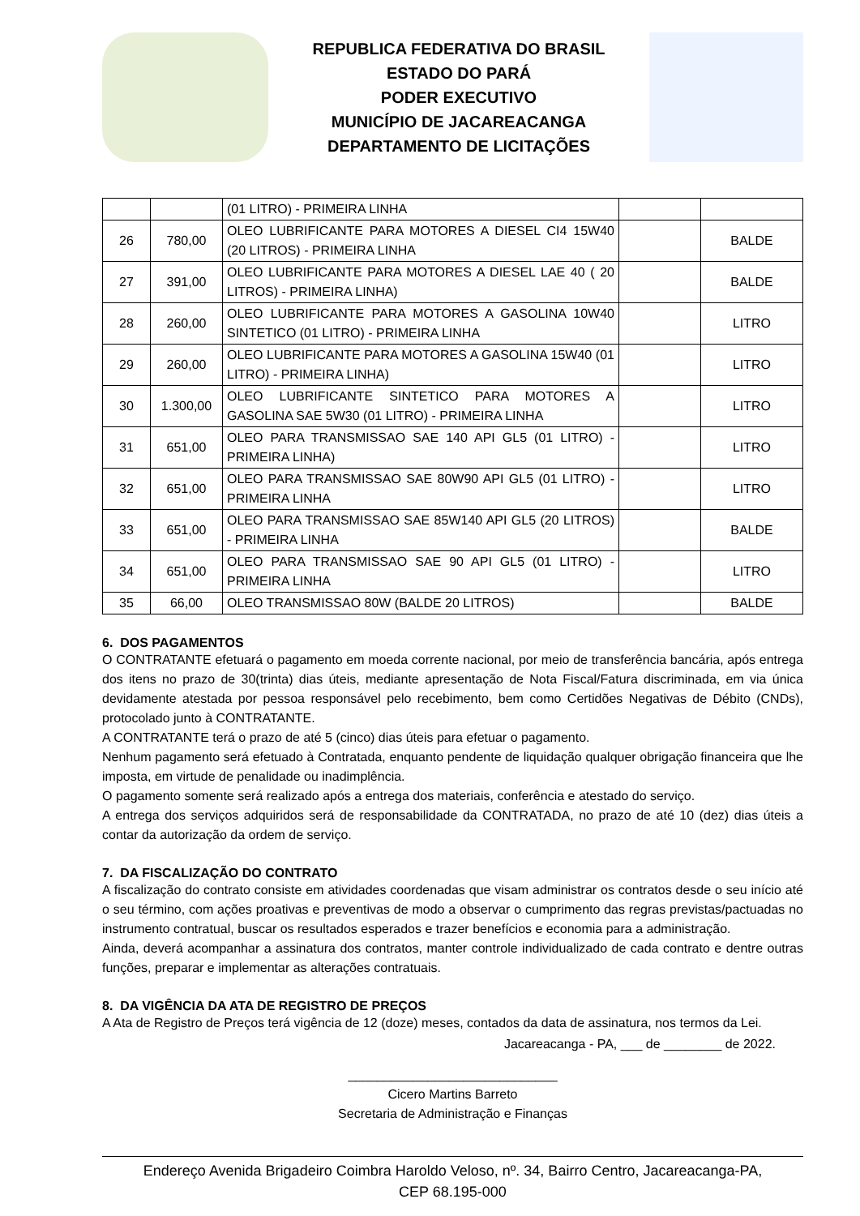REPUBLICA FEDERATIVA DO BRASIL
ESTADO DO PARÁ
PODER EXECUTIVO
MUNICÍPIO DE JACAREACANGA
DEPARTAMENTO DE LICITAÇÕES
| | | (01 LITRO) - PRIMEIRA LINHA | | |
| 26 | 780,00 | OLEO LUBRIFICANTE PARA MOTORES A DIESEL CI4 15W40 (20 LITROS) - PRIMEIRA LINHA | | BALDE |
| 27 | 391,00 | OLEO LUBRIFICANTE PARA MOTORES A DIESEL LAE 40 ( 20 LITROS) - PRIMEIRA LINHA) | | BALDE |
| 28 | 260,00 | OLEO LUBRIFICANTE PARA MOTORES A GASOLINA 10W40 SINTETICO (01 LITRO) - PRIMEIRA LINHA | | LITRO |
| 29 | 260,00 | OLEO LUBRIFICANTE PARA MOTORES A GASOLINA 15W40 (01 LITRO) - PRIMEIRA LINHA) | | LITRO |
| 30 | 1.300,00 | OLEO LUBRIFICANTE SINTETICO PARA MOTORES A GASOLINA SAE 5W30 (01 LITRO) - PRIMEIRA LINHA | | LITRO |
| 31 | 651,00 | OLEO PARA TRANSMISSAO SAE 140 API GL5 (01 LITRO) - PRIMEIRA LINHA) | | LITRO |
| 32 | 651,00 | OLEO PARA TRANSMISSAO SAE 80W90 API GL5 (01 LITRO) - PRIMEIRA LINHA | | LITRO |
| 33 | 651,00 | OLEO PARA TRANSMISSAO SAE 85W140 API GL5 (20 LITROS) - PRIMEIRA LINHA | | BALDE |
| 34 | 651,00 | OLEO PARA TRANSMISSAO SAE 90 API GL5 (01 LITRO) - PRIMEIRA LINHA | | LITRO |
| 35 | 66,00 | OLEO TRANSMISSAO 80W (BALDE 20 LITROS) | | BALDE |
6. DOS PAGAMENTOS
O CONTRATANTE efetuará o pagamento em moeda corrente nacional, por meio de transferência bancária, após entrega dos itens no prazo de 30(trinta) dias úteis, mediante apresentação de Nota Fiscal/Fatura discriminada, em via única devidamente atestada por pessoa responsável pelo recebimento, bem como Certidões Negativas de Débito (CNDs), protocolado junto à CONTRATANTE.
A CONTRATANTE terá o prazo de até 5 (cinco) dias úteis para efetuar o pagamento.
Nenhum pagamento será efetuado à Contratada, enquanto pendente de liquidação qualquer obrigação financeira que lhe imposta, em virtude de penalidade ou inadimplência.
O pagamento somente será realizado após a entrega dos materiais, conferência e atestado do serviço.
A entrega dos serviços adquiridos será de responsabilidade da CONTRATADA, no prazo de até 10 (dez) dias úteis a contar da autorização da ordem de serviço.
7. DA FISCALIZAÇÃO DO CONTRATO
A fiscalização do contrato consiste em atividades coordenadas que visam administrar os contratos desde o seu início até o seu término, com ações proativas e preventivas de modo a observar o cumprimento das regras previstas/pactuadas no instrumento contratual, buscar os resultados esperados e trazer benefícios e economia para a administração.
Ainda, deverá acompanhar a assinatura dos contratos, manter controle individualizado de cada contrato e dentre outras funções, preparar e implementar as alterações contratuais.
8. DA VIGÊNCIA DA ATA DE REGISTRO DE PREÇOS
A Ata de Registro de Preços terá vigência de 12 (doze) meses, contados da data de assinatura, nos termos da Lei.
Jacareacanga - PA, ___ de ________ de 2022.
_____________________________
Cicero Martins Barreto
Secretaria de Administração e Finanças
Endereço Avenida Brigadeiro Coimbra Haroldo Veloso, nº. 34, Bairro Centro, Jacareacanga-PA,
CEP 68.195-000